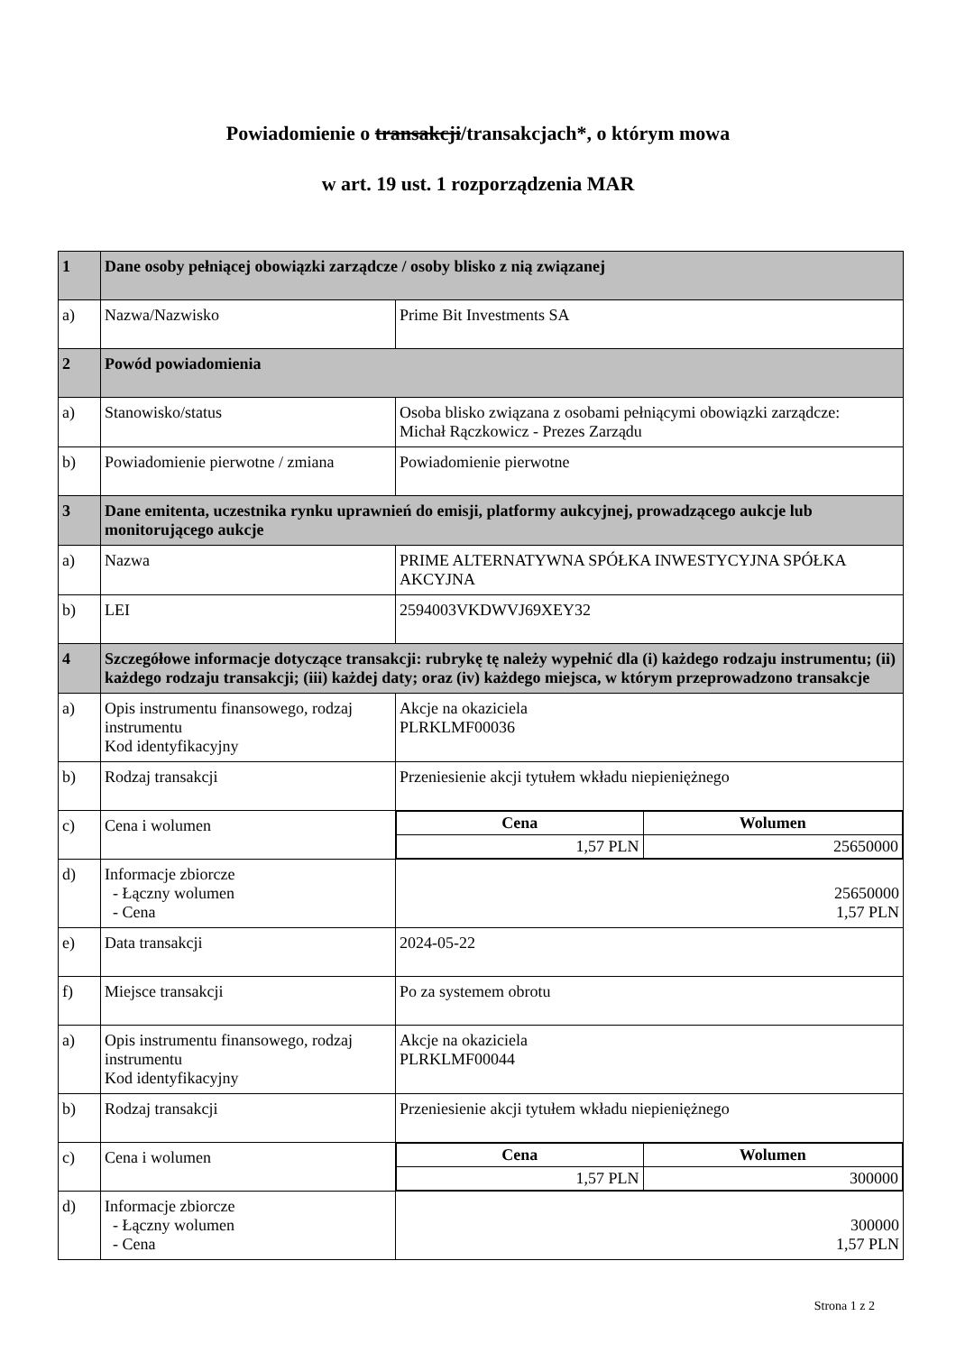Powiadomienie o transakcji/transakcjach*, o którym mowa
w art. 19 ust. 1 rozporządzenia MAR
| 1 | Dane osoby pełniącej obowiązki zarządcze / osoby blisko z nią związanej | |
| a) | Nazwa/Nazwisko | Prime Bit Investments SA |
| 2 | Powód powiadomienia | |
| a) | Stanowisko/status | Osoba blisko związana z osobami pełniącymi obowiązki zarządcze: Michał Rączkowicz - Prezes Zarządu |
| b) | Powiadomienie pierwotne / zmiana | Powiadomienie pierwotne |
| 3 | Dane emitenta, uczestnika rynku uprawnień do emisji, platformy aukcyjnej, prowadzącego aukcje lub monitorującego aukcje | |
| a) | Nazwa | PRIME ALTERNATYWNA SPÓŁKA INWESTYCYJNA SPÓŁKA AKCYJNA |
| b) | LEI | 2594003VKDWVJ69XEY32 |
| 4 | Szczegółowe informacje dotyczące transakcji: rubrykę tę należy wypełnić dla (i) każdego rodzaju instrumentu; (ii) każdego rodzaju transakcji; (iii) każdej daty; oraz (iv) każdego miejsca, w którym przeprowadzono transakcje | |
| a) | Opis instrumentu finansowego, rodzaj instrumentu Kod identyfikacyjny | Akcje na okaziciela PLRKLMF00036 |
| b) | Rodzaj transakcji | Przeniesienie akcji tytułem wkładu niepieniężnego |
| c) | Cena i wolumen | / Cena / Wolumen / / --- / --- / / 1,57 PLN / 25650000 / |
| d) | Informacje zbiorcze - Łączny wolumen - Cena | 25650000 1,57 PLN |
| e) | Data transakcji | 2024-05-22 |
| f) | Miejsce transakcji | Po za systemem obrotu |
| a) | Opis instrumentu finansowego, rodzaj instrumentu Kod identyfikacyjny | Akcje na okaziciela PLRKLMF00044 |
| b) | Rodzaj transakcji | Przeniesienie akcji tytułem wkładu niepieniężnego |
| c) | Cena i wolumen | / Cena / Wolumen / / --- / --- / / 1,57 PLN / 300000 / |
| d) | Informacje zbiorcze - Łączny wolumen - Cena | 300000 1,57 PLN |
Strona 1 z 2